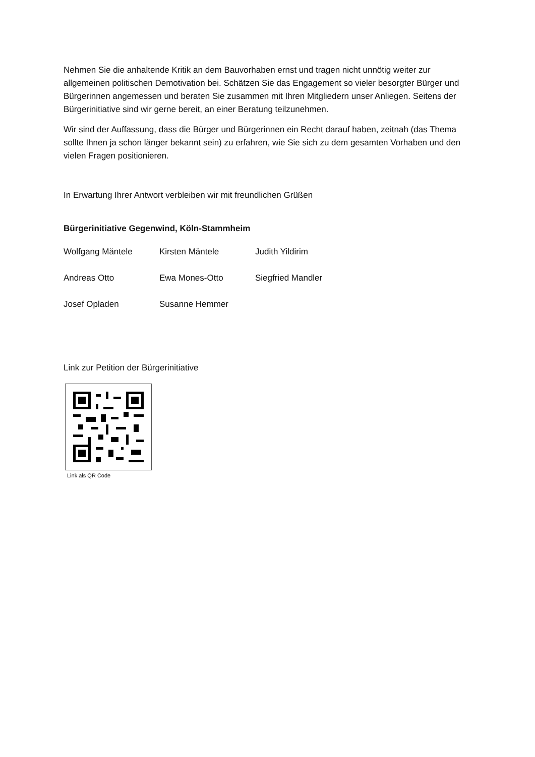Nehmen Sie die anhaltende Kritik an dem Bauvorhaben ernst und tragen nicht unnötig weiter zur allgemeinen politischen Demotivation bei. Schätzen Sie das Engagement so vieler besorgter Bürger und Bürgerinnen angemessen und beraten Sie zusammen mit Ihren Mitgliedern unser Anliegen. Seitens der Bürgerinitiative sind wir gerne bereit, an einer Beratung teilzunehmen.
Wir sind der Auffassung, dass die Bürger und Bürgerinnen ein Recht darauf haben, zeitnah (das Thema sollte Ihnen ja schon länger bekannt sein) zu erfahren, wie Sie sich zu dem gesamten Vorhaben und den vielen Fragen positionieren.
In Erwartung Ihrer Antwort verbleiben wir mit freundlichen Grüßen
Bürgerinitiative Gegenwind, Köln-Stammheim
Wolfgang Mäntele
Kirsten Mäntele
Judith Yildirim
Andreas Otto
Ewa Mones-Otto
Siegfried Mandler
Josef Opladen
Susanne Hemmer
Link zur Petition der Bürgerinitiative
Link als QR Code